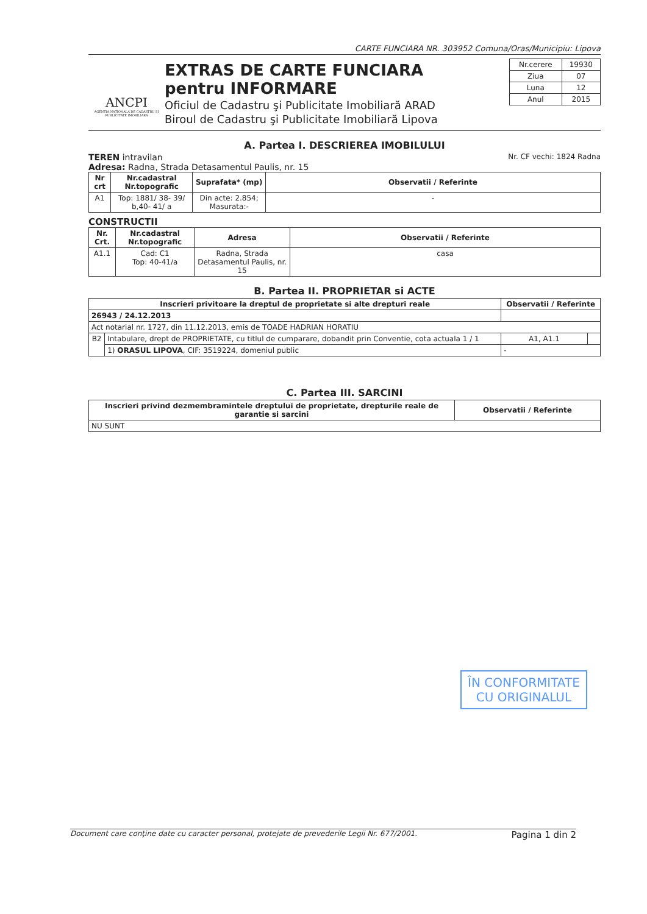CARTE FUNCIARA NR. 303952 Comuna/Oras/Municipiu: Lipova
ANCPI
AGENTIA NATIONALA DE CADASTRU SI PUBLICITATE IMOBILIARA
EXTRAS DE CARTE FUNCIARA
pentru INFORMARE
Oficiul de Cadastru şi Publicitate Imobiliară ARAD
Biroul de Cadastru şi Publicitate Imobiliară Lipova
| Nr.cerere | 19930 |
| Ziua | 07 |
| Luna | 12 |
| Anul | 2015 |
A. Partea I. DESCRIEREA IMOBILULUI
TEREN intravilan Nr. CF vechi: 1824 Radna
Adresa: Radna, Strada Detasamentul Paulis, nr. 15
| Nr crt | Nr.cadastral Nr.topografic | Suprafata* (mp) | Observatii / Referinte |
| --- | --- | --- | --- |
| A1 | Top: 1881/ 38- 39/ b,40- 41/ a | Din acte: 2.854; Masurata:- | - |
CONSTRUCTII
| Nr. Crt. | Nr.cadastral Nr.topografic | Adresa | Observatii / Referinte |
| --- | --- | --- | --- |
| A1.1 | Cad: C1 Top: 40-41/a | Radna, Strada Detasamentul Paulis, nr. 15 | casa |
B. Partea II. PROPRIETAR si ACTE
| Inscrieri privitoare la dreptul de proprietate si alte drepturi reale | | Observatii / Referinte | |
| --- | --- | --- | --- |
| 26943 / 24.12.2013 | | | |
| Act notarial nr. 1727, din 11.12.2013, emis de TOADE HADRIAN HORATIU | | | |
| B2 | Intabulare, drept de PROPRIETATE, cu titlul de cumparare, dobandit prin Conventie, cota actuala 1 / 1 | A1, A1.1 | |
| | 1) ORASUL LIPOVA , CIF: 3519224, domeniul public | - | |
C. Partea III. SARCINI
| Inscrieri privind dezmembramintele dreptului de proprietate, drepturile reale de garantie si sarcini | Observatii / Referinte |
| --- | --- |
| NU SUNT | |
ÎN CONFORMITATE
CU ORIGINALUL
Document care conţine date cu caracter personal, protejate de prevederile Legii Nr. 677/2001. Pagina 1 din 2